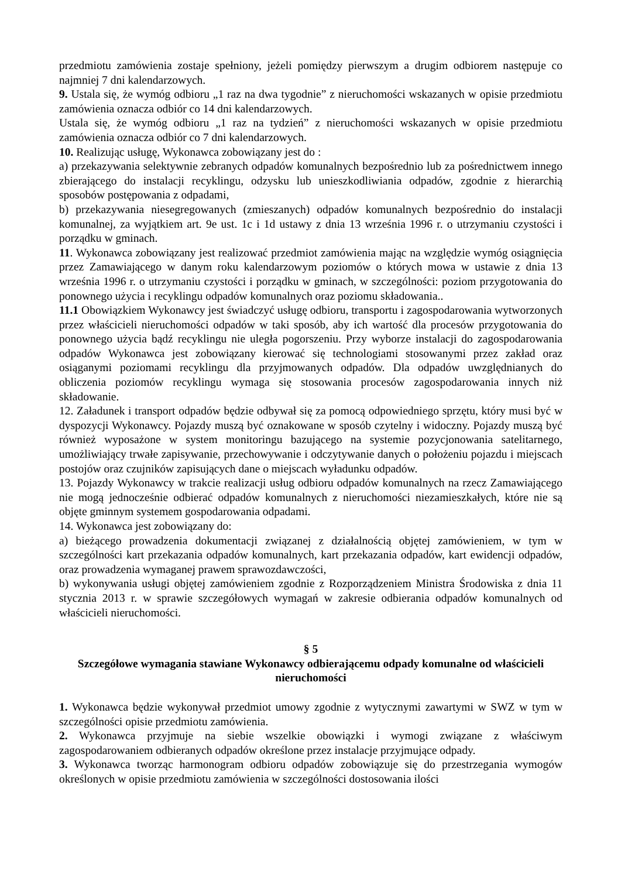przedmiotu zamówienia zostaje spełniony, jeżeli pomiędzy pierwszym a drugim odbiorem następuje co najmniej 7 dni kalendarzowych.
9. Ustala się, że wymóg odbioru „1 raz na dwa tygodnie” z nieruchomości wskazanych w opisie przedmiotu zamówienia oznacza odbiór co 14 dni kalendarzowych.
Ustala się, że wymóg odbioru „1 raz na tydzień” z nieruchomości wskazanych w opisie przedmiotu zamówienia oznacza odbiór co 7 dni kalendarzowych.
10. Realizując usługę, Wykonawca zobowiązany jest do :
a) przekazywania selektywnie zebranych odpadów komunalnych bezpośrednio lub za pośrednictwem innego zbierającego do instalacji recyklingu, odzysku lub unieszkodliwiania odpadów, zgodnie z hierarchią sposobów postępowania z odpadami,
b) przekazywania niesegregowanych (zmieszanych) odpadów komunalnych bezpośrednio do instalacji komunalnej, za wyjątkiem art. 9e ust. 1c i 1d ustawy z dnia 13 września 1996 r. o utrzymaniu czystości i porządku w gminach.
11. Wykonawca zobowiązany jest realizować przedmiot zamówienia mając na względzie wymóg osiągnięcia przez Zamawiającego w danym roku kalendarzowym poziomów o których mowa w ustawie z dnia 13 września 1996 r. o utrzymaniu czystości i porządku w gminach, w szczególności: poziom przygotowania do ponownego użycia i recyklingu odpadów komunalnych oraz poziomu składowania..
11.1 Obowiązkiem Wykonawcy jest świadczyć usługę odbioru, transportu i zagospodarowania wytworzonych przez właścicieli nieruchomości odpadów w taki sposób, aby ich wartość dla procesów przygotowania do ponownego użycia bądź recyklingu nie uległa pogorszeniu. Przy wyborze instalacji do zagospodarowania odpadów Wykonawca jest zobowiązany kierować się technologiami stosowanymi przez zakład oraz osiąganymi poziomami recyklingu dla przyjmowanych odpadów. Dla odpadów uwzględnianych do obliczenia poziomów recyklingu wymaga się stosowania procesów zagospodarowania innych niż składowanie.
12. Załadunek i transport odpadów będzie odbywał się za pomocą odpowiedniego sprzętu, który musi być w dyspozycji Wykonawcy. Pojazdy muszą być oznakowane w sposób czytelny i widoczny. Pojazdy muszą być również wyposażone w system monitoringu bazującego na systemie pozycjonowania satelitarnego, umożliwiający trwałe zapisywanie, przechowywanie i odczytywanie danych o położeniu pojazdu i miejscach postojów oraz czujników zapisujących dane o miejscach wyładunku odpadów.
13. Pojazdy Wykonawcy w trakcie realizacji usług odbioru odpadów komunalnych na rzecz Zamawiającego nie mogą jednocześnie odbierać odpadów komunalnych z nieruchomości niezamieszkałych, które nie są objęte gminnym systemem gospodarowania odpadami.
14. Wykonawca jest zobowiązany do:
a) bieżącego prowadzenia dokumentacji związanej z działalnością objętej zamówieniem, w tym w szczególności kart przekazania odpadów komunalnych, kart przekazania odpadów, kart ewidencji odpadów, oraz prowadzenia wymaganej prawem sprawozdawczości,
b) wykonywania usługi objętej zamówieniem zgodnie z Rozporządzeniem Ministra Środowiska z dnia 11 stycznia 2013 r. w sprawie szczegółowych wymagań w zakresie odbierania odpadów komunalnych od właścicieli nieruchomości.
§ 5
Szczegółowe wymagania stawiane Wykonawcy odbierającemu odpady komunalne od właścicieli nieruchomości
1. Wykonawca będzie wykonywał przedmiot umowy zgodnie z wytycznymi zawartymi w SWZ w tym w szczególności opisie przedmiotu zamówienia.
2. Wykonawca przyjmuje na siebie wszelkie obowiązki i wymogi związane z właściwym zagospodarowaniem odbieranych odpadów określone przez instalacje przyjmujące odpady.
3. Wykonawca tworząc harmonogram odbioru odpadów zobowiązuje się do przestrzegania wymogów określonych w opisie przedmiotu zamówienia w szczególności dostosowania ilości